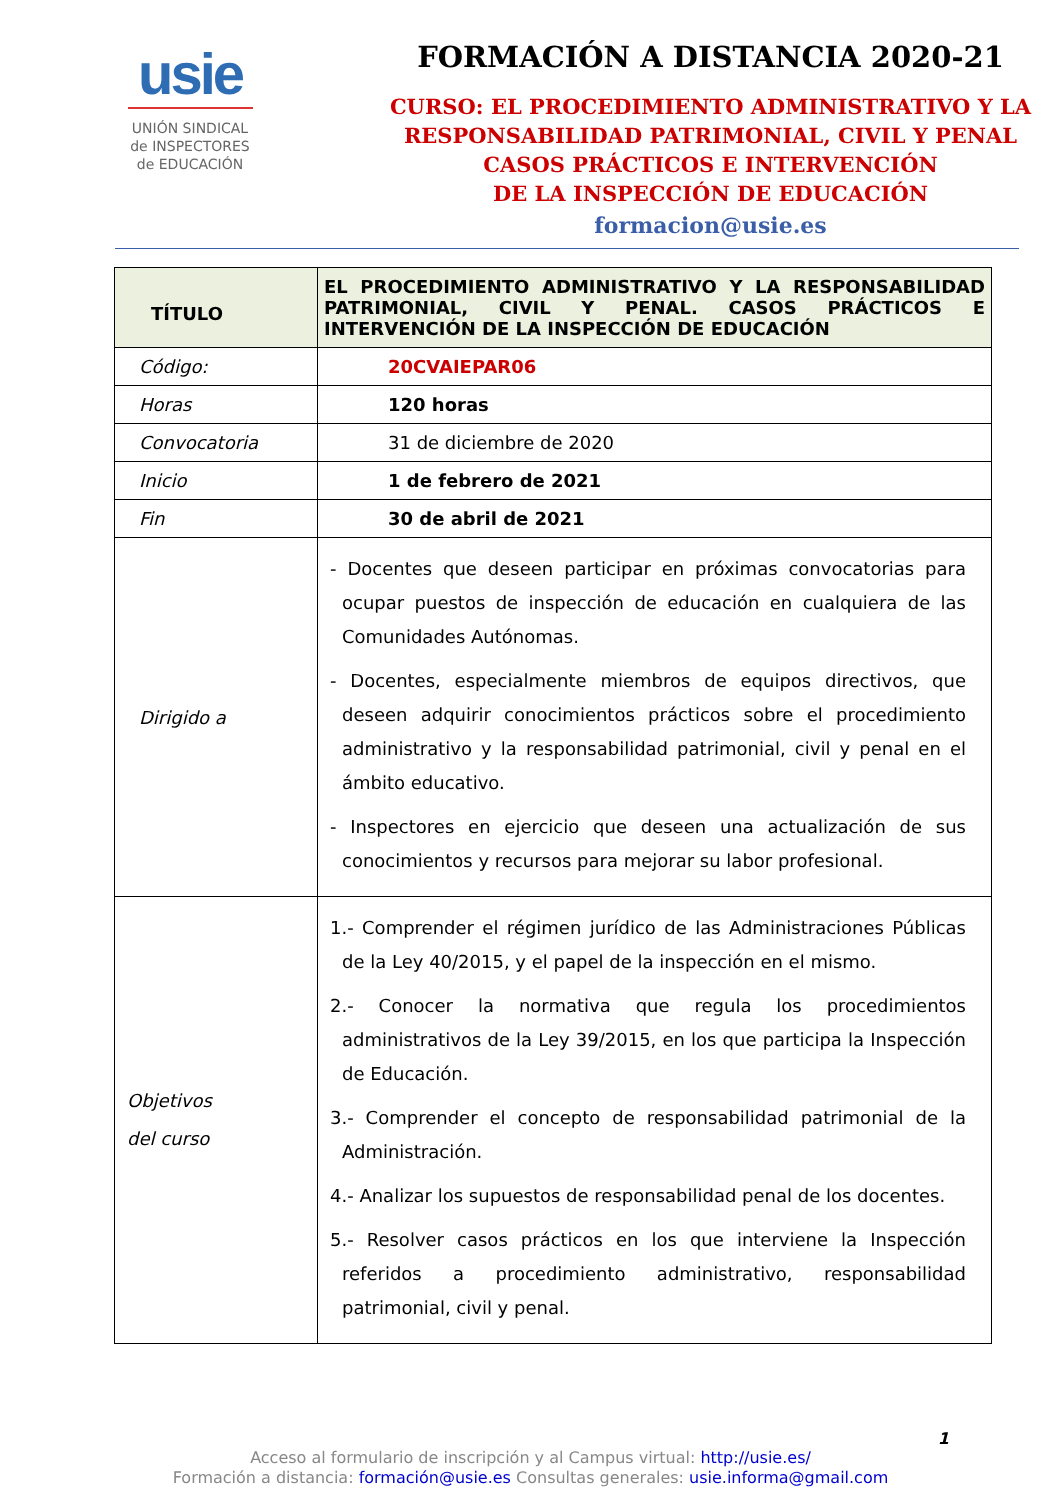usie
UNIÓN SINDICAL
de INSPECTORES
de EDUCACIÓN
FORMACIÓN A DISTANCIA 2020-21
CURSO: EL PROCEDIMIENTO ADMINISTRATIVO Y LA
RESPONSABILIDAD PATRIMONIAL, CIVIL Y PENAL
CASOS PRÁCTICOS E INTERVENCIÓN
DE LA INSPECCIÓN DE EDUCACIÓN
formacion@usie.es
| TÍTULO | EL PROCEDIMIENTO ADMINISTRATIVO Y LA RESPONSABILIDAD PATRIMONIAL, CIVIL Y PENAL. CASOS PRÁCTICOS E INTERVENCIÓN DE LA INSPECCIÓN DE EDUCACIÓN |
| Código: | 20CVAIEPAR06 |
| Horas | 120 horas |
| Convocatoria | 31 de diciembre de 2020 |
| Inicio | 1 de febrero de 2021 |
| Fin | 30 de abril de 2021 |
| Dirigido a | - Docentes que deseen participar en próximas convocatorias para ocupar puestos de inspección de educación en cualquiera de las Comunidades Autónomas. - Docentes, especialmente miembros de equipos directivos, que deseen adquirir conocimientos prácticos sobre el procedimiento administrativo y la responsabilidad patrimonial, civil y penal en el ámbito educativo. - Inspectores en ejercicio que deseen una actualización de sus conocimientos y recursos para mejorar su labor profesional. |
| Objetivos del curso | 1.- Comprender el régimen jurídico de las Administraciones Públicas de la Ley 40/2015, y el papel de la inspección en el mismo. 2.- Conocer la normativa que regula los procedimientos administrativos de la Ley 39/2015, en los que participa la Inspección de Educación. 3.- Comprender el concepto de responsabilidad patrimonial de la Administración. 4.- Analizar los supuestos de responsabilidad penal de los docentes. 5.- Resolver casos prácticos en los que interviene la Inspección referidos a procedimiento administrativo, responsabilidad patrimonial, civil y penal. |
1
Acceso al formulario de inscripción y al Campus virtual: http://usie.es/
Formación a distancia: formación@usie.es Consultas generales: usie.informa@gmail.com